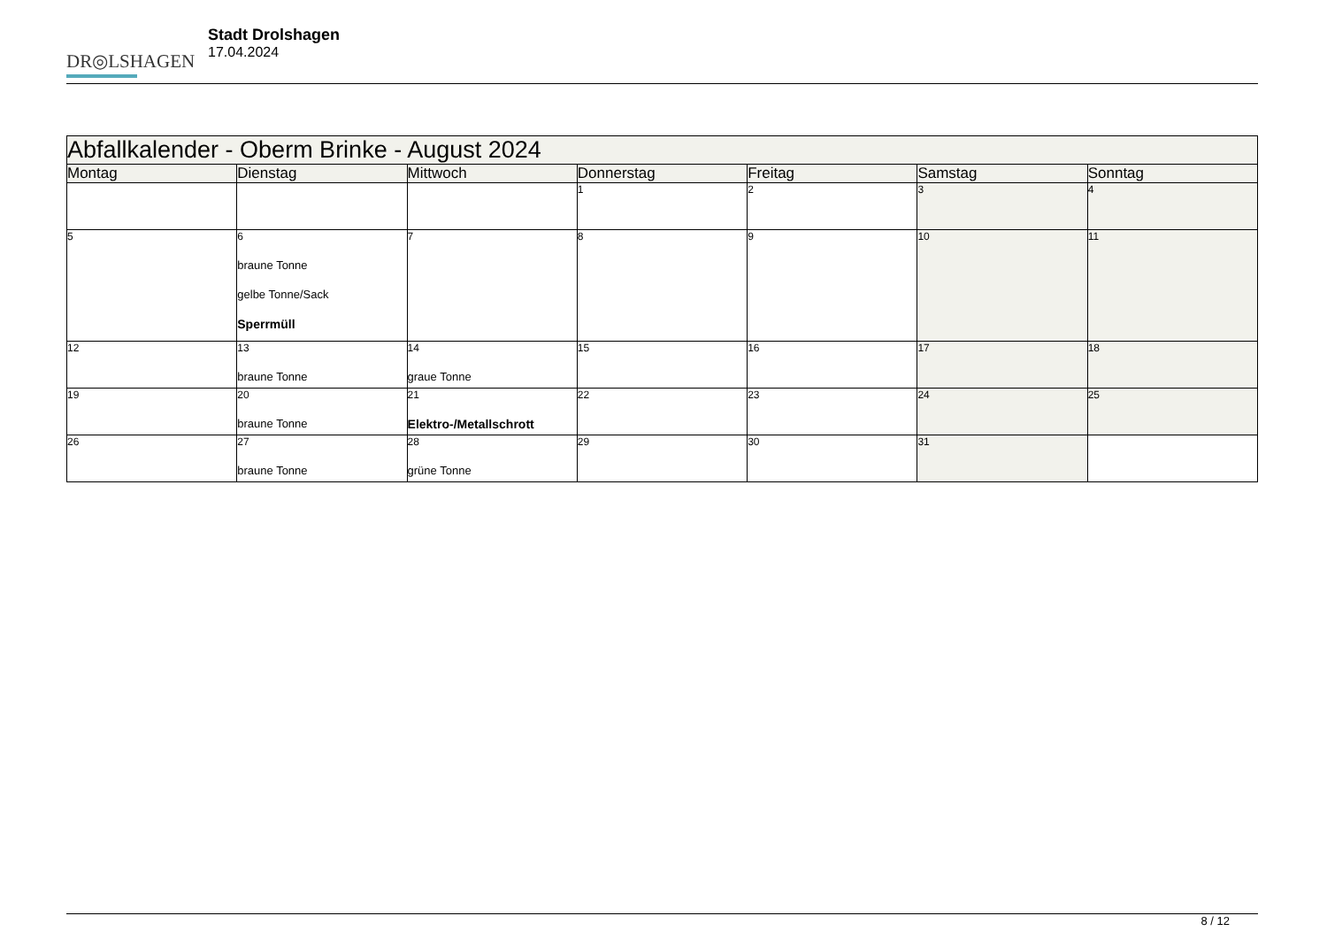DR◎LSHAGEN
Stadt Drolshagen
17.04.2024
| Abfallkalender - Oberm Brinke - August 2024 | | | | | | |
| --- | --- | --- | --- | --- | --- | --- |
| Montag | Dienstag | Mittwoch | Donnerstag | Freitag | Samstag | Sonntag |
| | | | 1 | 2 | 3 | 4 |
| 5 | 6 braune Tonne gelbe Tonne/Sack Sperrmüll | 7 | 8 | 9 | 10 | 11 |
| 12 | 13 braune Tonne | 14 graue Tonne | 15 | 16 | 17 | 18 |
| 19 | 20 braune Tonne | 21 Elektro-/Metallschrott | 22 | 23 | 24 | 25 |
| 26 | 27 braune Tonne | 28 grüne Tonne | 29 | 30 | 31 | |
8 / 12